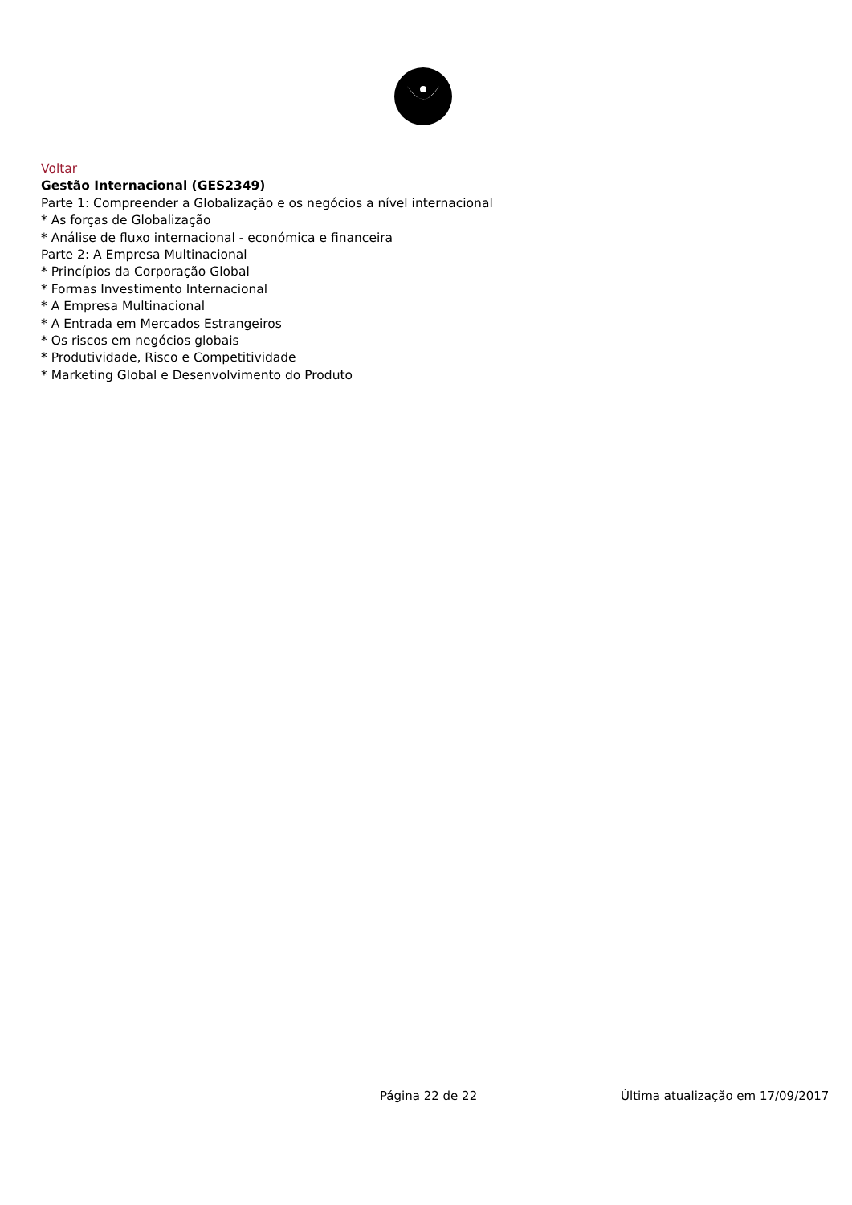Voltar
Gestão Internacional (GES2349)
Parte 1: Compreender a Globalização e os negócios a nível internacional
* As forças de Globalização
* Análise de fluxo internacional - económica e financeira
Parte 2: A Empresa Multinacional
* Princípios da Corporação Global
* Formas Investimento Internacional
* A Empresa Multinacional
* A Entrada em Mercados Estrangeiros
* Os riscos em negócios globais
* Produtividade, Risco e Competitividade
* Marketing Global e Desenvolvimento do Produto
Página 22 de 22 Última atualização em 17/09/2017